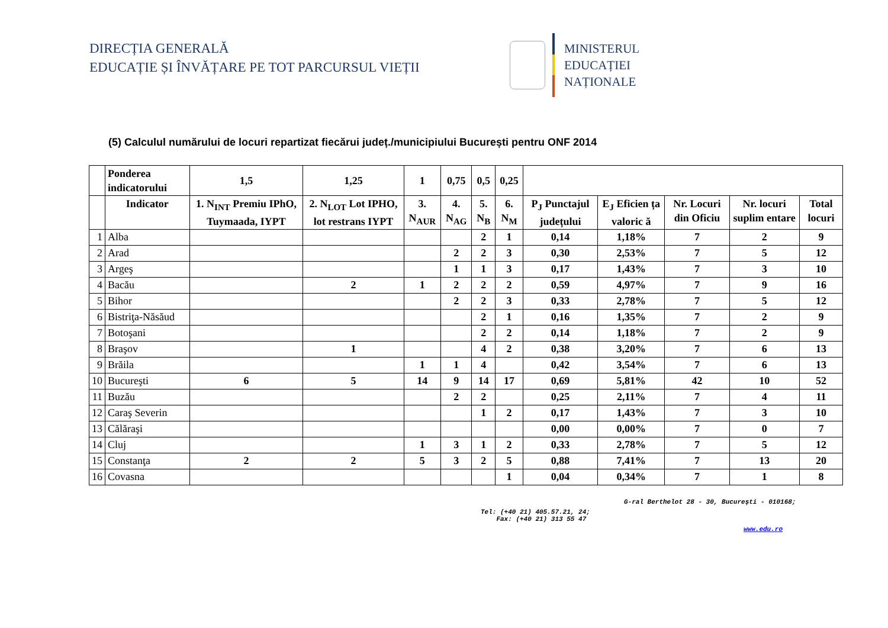DIRECȚIA GENERALĂ
EDUCAȚIE ȘI ÎNVĂȚARE PE TOT PARCURSUL VIEȚII
MINISTERUL
EDUCAȚIEI
NAȚIONALE
(5) Calculul numărului de locuri repartizat fiecărui județ./municipiului București pentru ONF 2014
| | Ponderea indicatorului | 1,5 | 1,25 | 1 | 0,75 | 0,5 | 0,25 | | | | | |
| --- | --- | --- | --- | --- | --- | --- | --- | --- | --- | --- | --- | --- |
| | Indicator | 1. N<sub>INT</sub> Premiu IPhO, Tuymaada, IYPT | 2. N<sub>LOT</sub> Lot IPHO, lot restrans IYPT | 3. N<sub>AUR</sub> | 4. N<sub>AG</sub> | 5. N<sub>B</sub> | 6. N<sub>M</sub> | P<sub>J</sub> Punctajul județului | E<sub>J</sub> Eficien ța valoric ă | Nr. Locuri din Oficiu | Nr. locuri suplim entare | Total locuri |
| 1 | Alba | | | | | 2 | 1 | 0,14 | 1,18% | 7 | 2 | 9 |
| 2 | Arad | | | | 2 | 2 | 3 | 0,30 | 2,53% | 7 | 5 | 12 |
| 3 | Argeş | | | | 1 | 1 | 3 | 0,17 | 1,43% | 7 | 3 | 10 |
| 4 | Bacău | | 2 | 1 | 2 | 2 | 2 | 0,59 | 4,97% | 7 | 9 | 16 |
| 5 | Bihor | | | | 2 | 2 | 3 | 0,33 | 2,78% | 7 | 5 | 12 |
| 6 | Bistriţa-Năsăud | | | | | 2 | 1 | 0,16 | 1,35% | 7 | 2 | 9 |
| 7 | Botoşani | | | | | 2 | 2 | 0,14 | 1,18% | 7 | 2 | 9 |
| 8 | Braşov | | 1 | | | 4 | 2 | 0,38 | 3,20% | 7 | 6 | 13 |
| 9 | Brăila | | | 1 | 1 | 4 | | 0,42 | 3,54% | 7 | 6 | 13 |
| 10 | Bucureşti | 6 | 5 | 14 | 9 | 14 | 17 | 0,69 | 5,81% | 42 | 10 | 52 |
| 11 | Buzău | | | | 2 | 2 | | 0,25 | 2,11% | 7 | 4 | 11 |
| 12 | Caraş Severin | | | | | 1 | 2 | 0,17 | 1,43% | 7 | 3 | 10 |
| 13 | Călăraşi | | | | | | | 0,00 | 0,00% | 7 | 0 | 7 |
| 14 | Cluj | | | 1 | 3 | 1 | 2 | 0,33 | 2,78% | 7 | 5 | 12 |
| 15 | Constanţa | 2 | 2 | 5 | 3 | 2 | 5 | 0,88 | 7,41% | 7 | 13 | 20 |
| 16 | Covasna | | | | | | 1 | 0,04 | 0,34% | 7 | 1 | 8 |
G-ral Berthelot 28 - 30, Bucureşti - 010168;
Tel: (+40 21) 405.57.21, 24;
Fax: (+40 21) 313 55 47
www.edu.ro